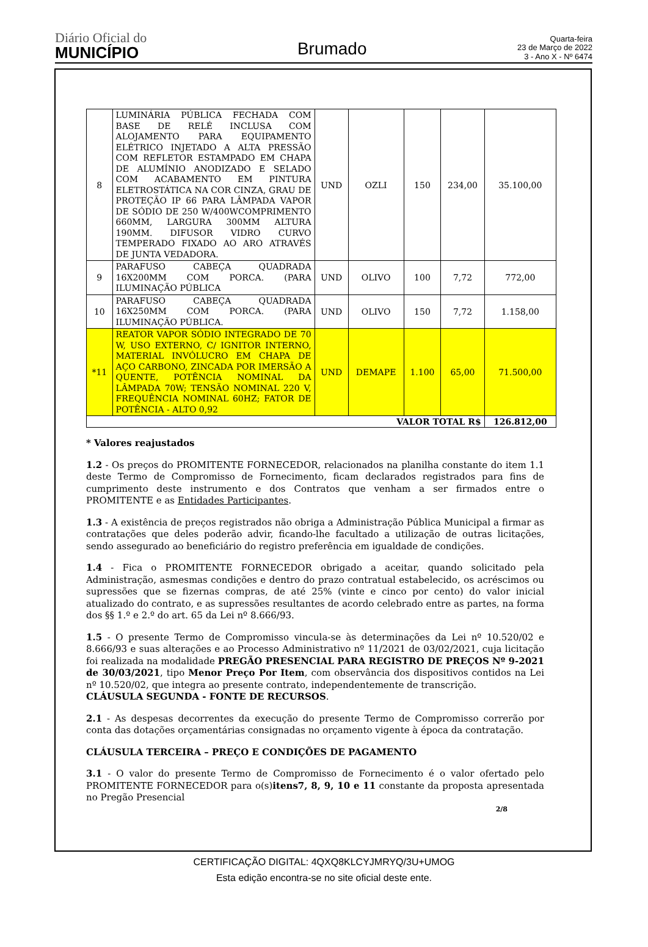Diário Oficial do
MUNICÍPIO
Brumado
Quarta-feira
23 de Março de 2022
3 - Ano X - Nº 6474
| 8 | LUMINÁRIA PÚBLICA FECHADA COM BASE DE RELÉ INCLUSA COM ALOJAMENTO PARA EQUIPAMENTO ELÉTRICO INJETADO A ALTA PRESSÃO COM REFLETOR ESTAMPADO EM CHAPA DE ALUMÍNIO ANODIZADO E SELADO COM ACABAMENTO EM PINTURA ELETROSTÁTICA NA COR CINZA, GRAU DE PROTEÇÃO IP 66 PARA LÂMPADA VAPOR DE SÓDIO DE 250 W/400WCOMPRIMENTO 660MM, LARGURA 300MM ALTURA 190MM. DIFUSOR VIDRO CURVO TEMPERADO FIXADO AO ARO ATRAVÉS DE JUNTA VEDADORA. | UND | OZLI | 150 | 234,00 | 35.100,00 |
| 9 | PARAFUSO CABEÇA QUADRADA 16X200MM COM PORCA. (PARA ILUMINAÇÃO PÚBLICA | UND | OLIVO | 100 | 7,72 | 772,00 |
| 10 | PARAFUSO CABEÇA QUADRADA 16X250MM COM PORCA. (PARA ILUMINAÇÃO PÚBLICA. | UND | OLIVO | 150 | 7,72 | 1.158,00 |
| *11 | REATOR VAPOR SÓDIO INTEGRADO DE 70 W, USO EXTERNO, C/ IGNITOR INTERNO, MATERIAL INVÓLUCRO EM CHAPA DE AÇO CARBONO, ZINCADA POR IMERSÃO A QUENTE, POTÊNCIA NOMINAL DA LÂMPADA 70W; TENSÃO NOMINAL 220 V, FREQUÊNCIA NOMINAL 60HZ; FATOR DE POTÊNCIA - ALTO 0,92 | UND | DEMAPE | 1.100 | 65,00 | 71.500,00 |
| VALOR TOTAL R$ | | | | | | 126.812,00 |
* Valores reajustados
1.2 - Os preços do PROMITENTE FORNECEDOR, relacionados na planilha constante do item 1.1 deste Termo de Compromisso de Fornecimento, ficam declarados registrados para fins de cumprimento deste instrumento e dos Contratos que venham a ser firmados entre o PROMITENTE e as Entidades Participantes.
1.3 - A existência de preços registrados não obriga a Administração Pública Municipal a firmar as contratações que deles poderão advir, ficando-lhe facultado a utilização de outras licitações, sendo assegurado ao beneficiário do registro preferência em igualdade de condições.
1.4 - Fica o PROMITENTE FORNECEDOR obrigado a aceitar, quando solicitado pela Administração, asmesmas condições e dentro do prazo contratual estabelecido, os acréscimos ou supressões que se fizernas compras, de até 25% (vinte e cinco por cento) do valor inicial atualizado do contrato, e as supressões resultantes de acordo celebrado entre as partes, na forma dos §§ 1.º e 2.º do art. 65 da Lei nº 8.666/93.
1.5 - O presente Termo de Compromisso vincula-se às determinações da Lei nº 10.520/02 e 8.666/93 e suas alterações e ao Processo Administrativo nº 11/2021 de 03/02/2021, cuja licitação foi realizada na modalidade PREGÃO PRESENCIAL PARA REGISTRO DE PREÇOS Nº 9-2021 de 30/03/2021, tipo Menor Preço Por Item, com observância dos dispositivos contidos na Lei nº 10.520/02, que integra ao presente contrato, independentemente de transcrição.
CLÁUSULA SEGUNDA - FONTE DE RECURSOS.
2.1 - As despesas decorrentes da execução do presente Termo de Compromisso correrão por conta das dotações orçamentárias consignadas no orçamento vigente à época da contratação.
CLÁUSULA TERCEIRA – PREÇO E CONDIÇÕES DE PAGAMENTO
3.1 - O valor do presente Termo de Compromisso de Fornecimento é o valor ofertado pelo PROMITENTE FORNECEDOR para o(s)itens7, 8, 9, 10 e 11 constante da proposta apresentada no Pregão Presencial
2/8
CERTIFICAÇÃO DIGITAL: 4QXQ8KLCYJMRYQ/3U+UMOG
Esta edição encontra-se no site oficial deste ente.